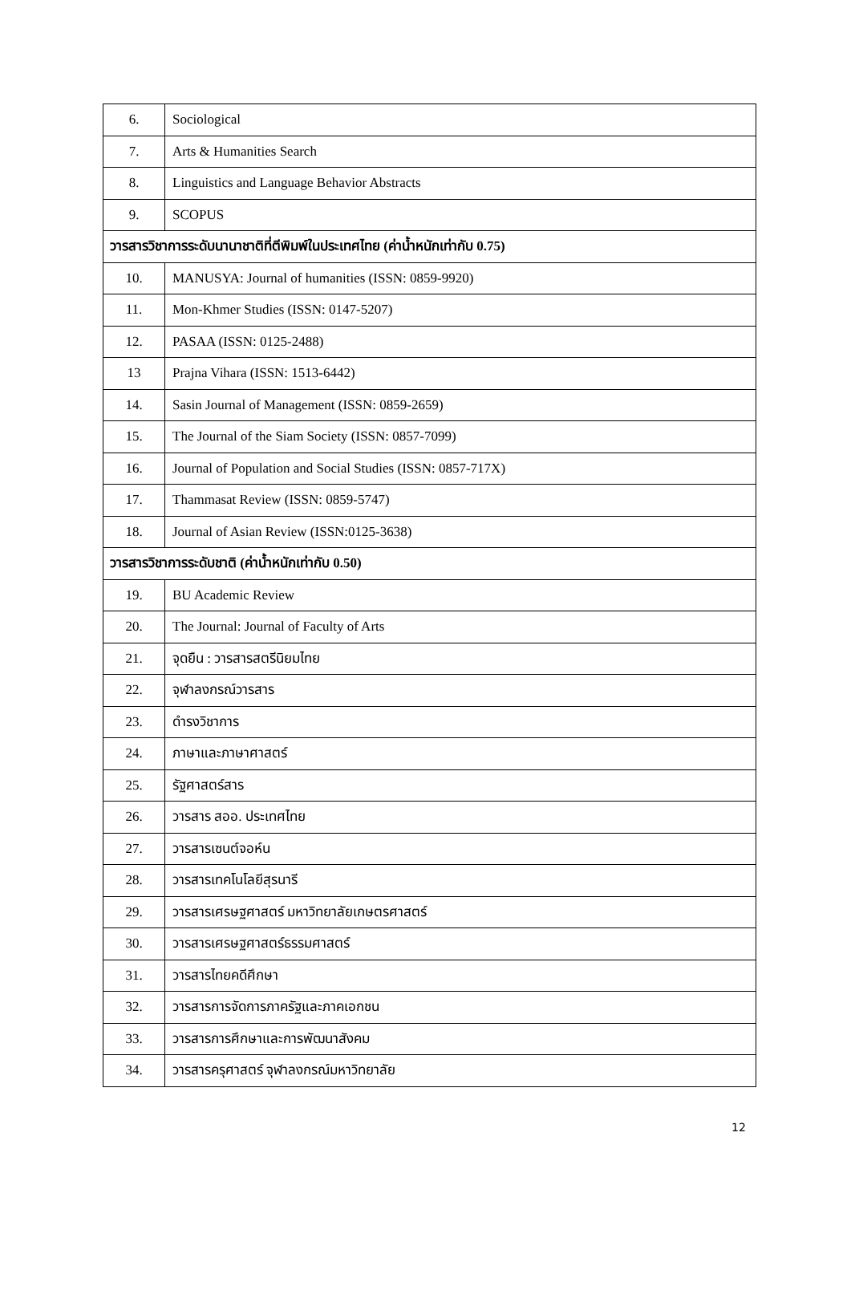| 6. | Sociological |
| 7. | Arts & Humanities Search |
| 8. | Linguistics and Language Behavior Abstracts |
| 9. | SCOPUS |
| วารสารวิชาการระดับนานาชาติที่ตีพิมพ์ในประเทศไทย (ค่าน้ำหนักเท่ากับ 0.75) | |
| 10. | MANUSYA: Journal of humanities (ISSN: 0859-9920) |
| 11. | Mon-Khmer Studies (ISSN: 0147-5207) |
| 12. | PASAA (ISSN: 0125-2488) |
| 13 | Prajna Vihara (ISSN: 1513-6442) |
| 14. | Sasin Journal of Management (ISSN: 0859-2659) |
| 15. | The Journal of the Siam Society (ISSN: 0857-7099) |
| 16. | Journal of Population and Social Studies (ISSN: 0857-717X) |
| 17. | Thammasat Review (ISSN: 0859-5747) |
| 18. | Journal of Asian Review (ISSN:0125-3638) |
| วารสารวิชาการระดับชาติ (ค่าน้ำหนักเท่ากับ 0.50) | |
| 19. | BU Academic Review |
| 20. | The Journal: Journal of Faculty of Arts |
| 21. | จุดยืน : วารสารสตรีนิยมไทย |
| 22. | จุฬาลงกรณ์วารสาร |
| 23. | ดำรงวิชาการ |
| 24. | ภาษาและภาษาศาสตร์ |
| 25. | รัฐศาสตร์สาร |
| 26. | วารสาร สออ. ประเทศไทย |
| 27. | วารสารเซนต์จอห์น |
| 28. | วารสารเทคโนโลยีสุรนารี |
| 29. | วารสารเศรษฐศาสตร์ มหาวิทยาลัยเกษตรศาสตร์ |
| 30. | วารสารเศรษฐศาสตร์ธรรมศาสตร์ |
| 31. | วารสารไทยคดีศึกษา |
| 32. | วารสารการจัดการภาครัฐและภาคเอกชน |
| 33. | วารสารการศึกษาและการพัฒนาสังคม |
| 34. | วารสารครุศาสตร์ จุฬาลงกรณ์มหาวิทยาลัย |
12